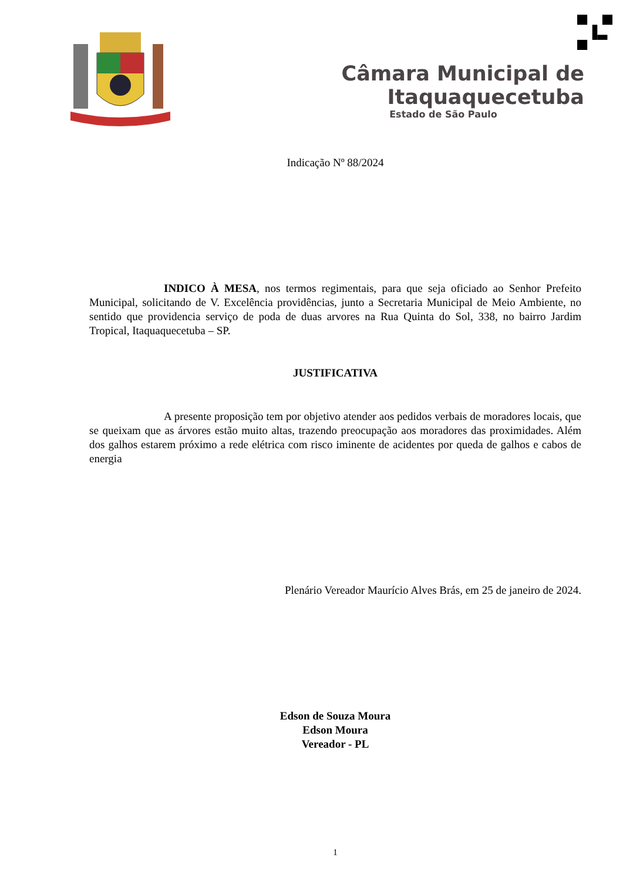Câmara Municipal de Itaquaquecetuba
Estado de São Paulo
Indicação Nº 88/2024
INDICO À MESA, nos termos regimentais, para que seja oficiado ao Senhor Prefeito Municipal, solicitando de V. Excelência providências, junto a Secretaria Municipal de Meio Ambiente, no sentido que providencia serviço de poda de duas arvores na Rua Quinta do Sol, 338, no bairro Jardim Tropical, Itaquaquecetuba – SP.
JUSTIFICATIVA
A presente proposição tem por objetivo atender aos pedidos verbais de moradores locais, que se queixam que as árvores estão muito altas, trazendo preocupação aos moradores das proximidades. Além dos galhos estarem próximo a rede elétrica com risco iminente de acidentes por queda de galhos e cabos de energia
Plenário Vereador Maurício Alves Brás, em 25 de janeiro de 2024.
Edson de Souza Moura
Edson Moura
Vereador - PL
1